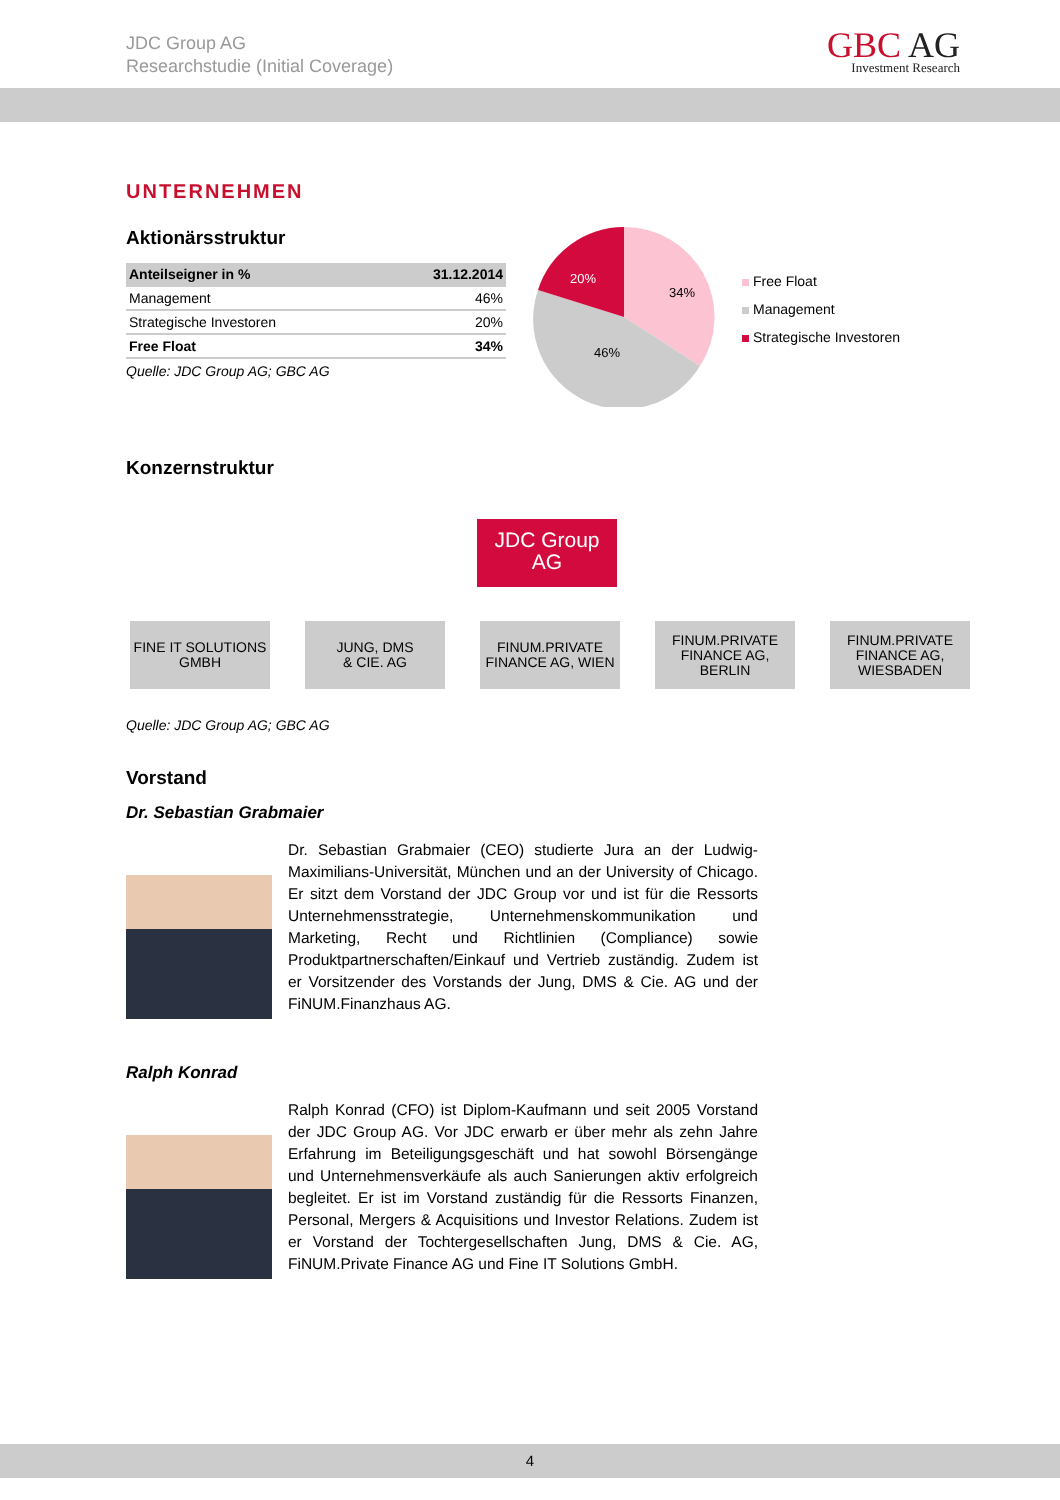JDC Group AG
Researchstudie (Initial Coverage)
GBC AG
Investment Research
UNTERNEHMEN
Aktionärsstruktur
| Anteilseigner in % | 31.12.2014 |
| --- | --- |
| Management | 46% |
| Strategische Investoren | 20% |
| Free Float | 34% |
Quelle: JDC Group AG; GBC AG
34%
46%
20%
Free Float
Management
Strategische Investoren
Konzernstruktur
JDC Group
AG
FINE IT SOLUTIONS GMBH
JUNG, DMS
& CIE. AG
FINUM.PRIVATE FINANCE AG, WIEN
FINUM.PRIVATE FINANCE AG, BERLIN
FINUM.PRIVATE FINANCE AG, WIESBADEN
Quelle: JDC Group AG; GBC AG
Vorstand
Dr. Sebastian Grabmaier
Dr. Sebastian Grabmaier (CEO) studierte Jura an der Ludwig-Maximilians-Universität, München und an der University of Chicago. Er sitzt dem Vorstand der JDC Group vor und ist für die Ressorts Unternehmensstrategie, Unternehmenskommunikation und Marketing, Recht und Richtlinien (Compliance) sowie Produktpartnerschaften/Einkauf und Vertrieb zuständig. Zudem ist er Vorsitzender des Vorstands der Jung, DMS & Cie. AG und der FiNUM.Finanzhaus AG.
Ralph Konrad
Ralph Konrad (CFO) ist Diplom-Kaufmann und seit 2005 Vorstand der JDC Group AG. Vor JDC erwarb er über mehr als zehn Jahre Erfahrung im Beteiligungsgeschäft und hat sowohl Börsengänge und Unternehmensverkäufe als auch Sanierungen aktiv erfolgreich begleitet. Er ist im Vorstand zuständig für die Ressorts Finanzen, Personal, Mergers & Acquisitions und Investor Relations. Zudem ist er Vorstand der Tochtergesellschaften Jung, DMS & Cie. AG, FiNUM.Private Finance AG und Fine IT Solutions GmbH.
4